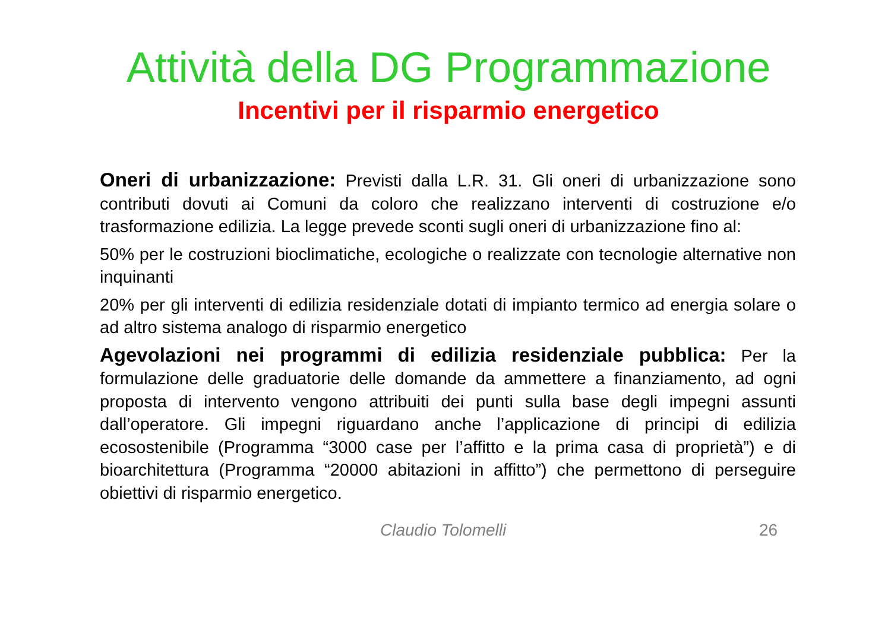Attività della DG Programmazione
Incentivi per il risparmio energetico
Oneri di urbanizzazione: Previsti dalla L.R. 31. Gli oneri di urbanizzazione sono contributi dovuti ai Comuni da coloro che realizzano interventi di costruzione e/o trasformazione edilizia. La legge prevede sconti sugli oneri di urbanizzazione fino al:
50% per le costruzioni bioclimatiche, ecologiche o realizzate con tecnologie alternative non inquinanti
20% per gli interventi di edilizia residenziale dotati di impianto termico ad energia solare o ad altro sistema analogo di risparmio energetico
Agevolazioni nei programmi di edilizia residenziale pubblica: Per la formulazione delle graduatorie delle domande da ammettere a finanziamento, ad ogni proposta di intervento vengono attribuiti dei punti sulla base degli impegni assunti dall’operatore. Gli impegni riguardano anche l’applicazione di principi di edilizia ecosostenibile (Programma “3000 case per l’affitto e la prima casa di proprietà”) e di bioarchitettura (Programma “20000 abitazioni in affitto”) che permettono di perseguire obiettivi di risparmio energetico.
Claudio Tolomelli 26